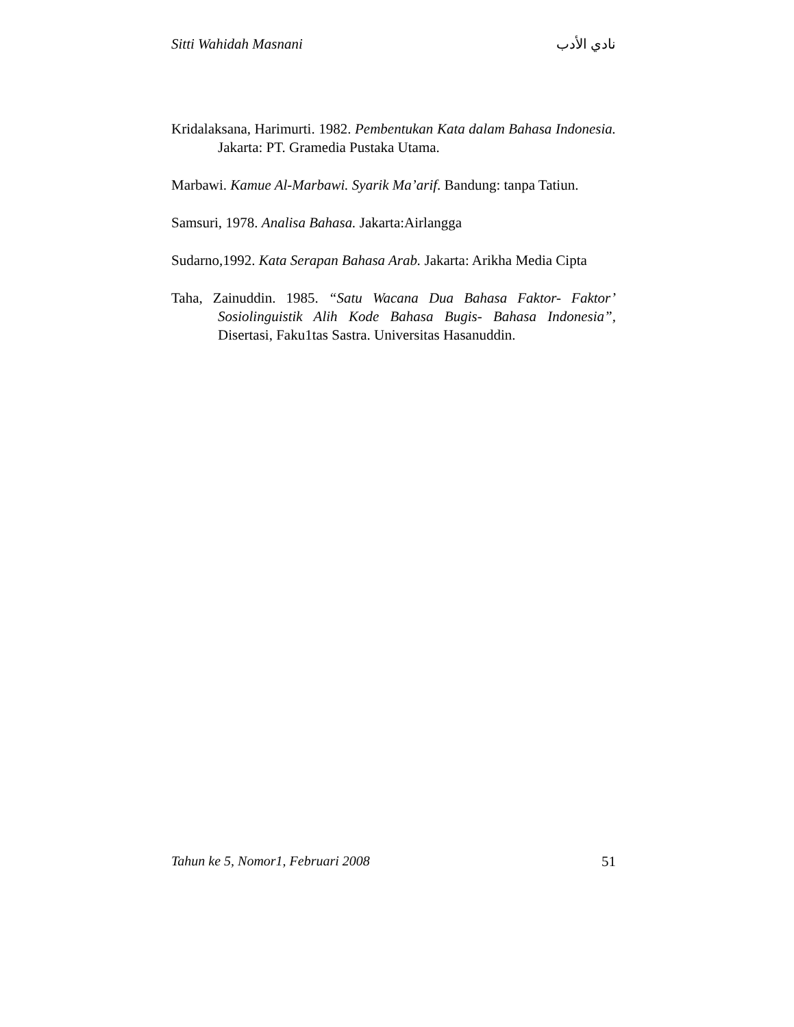Sitti Wahidah Masnani نادي الأدب
Kridalaksana, Harimurti. 1982. Pembentukan Kata dalam Bahasa Indonesia. Jakarta: PT. Gramedia Pustaka Utama.
Marbawi. Kamue Al-Marbawi. Syarik Ma’arif. Bandung: tanpa Tatiun.
Samsuri, 1978. Analisa Bahasa. Jakarta:Airlangga
Sudarno,1992. Kata Serapan Bahasa Arab. Jakarta: Arikha Media Cipta
Taha, Zainuddin. 1985. “Satu Wacana Dua Bahasa Faktor- Faktor’ Sosiolinguistik Alih Kode Bahasa Bugis- Bahasa Indonesia”, Disertasi, Faku1tas Sastra. Universitas Hasanuddin.
Tahun ke 5, Nomor1, Februari 2008 51